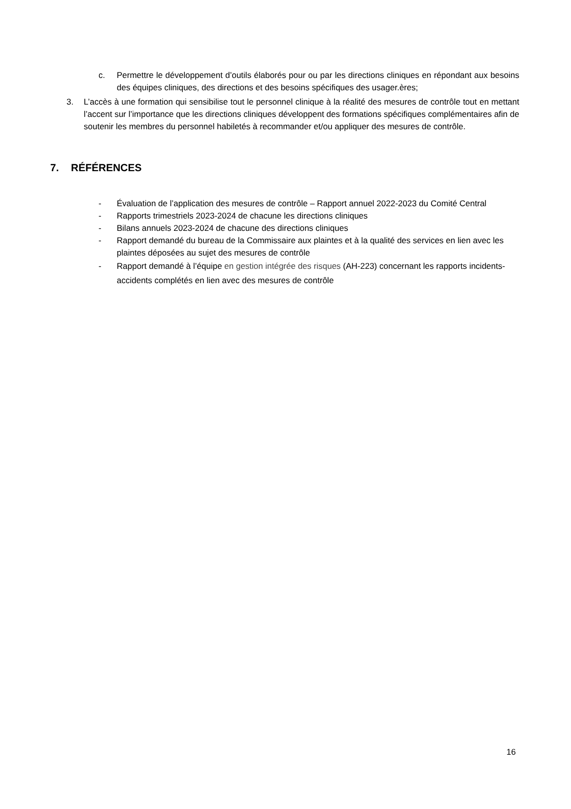c. Permettre le développement d’outils élaborés pour ou par les directions cliniques en répondant aux besoins des équipes cliniques, des directions et des besoins spécifiques des usager.ères;
3. L’accès à une formation qui sensibilise tout le personnel clinique à la réalité des mesures de contrôle tout en mettant l’accent sur l’importance que les directions cliniques développent des formations spécifiques complémentaires afin de soutenir les membres du personnel habiletés à recommander et/ou appliquer des mesures de contrôle.
7. RÉFÉRENCES
- Évaluation de l’application des mesures de contrôle – Rapport annuel 2022-2023 du Comité Central
- Rapports trimestriels 2023-2024 de chacune les directions cliniques
- Bilans annuels 2023-2024 de chacune des directions cliniques
- Rapport demandé du bureau de la Commissaire aux plaintes et à la qualité des services en lien avec les plaintes déposées au sujet des mesures de contrôle
- Rapport demandé à l’équipe en gestion intégrée des risques (AH-223) concernant les rapports incidents-accidents complétés en lien avec des mesures de contrôle
16